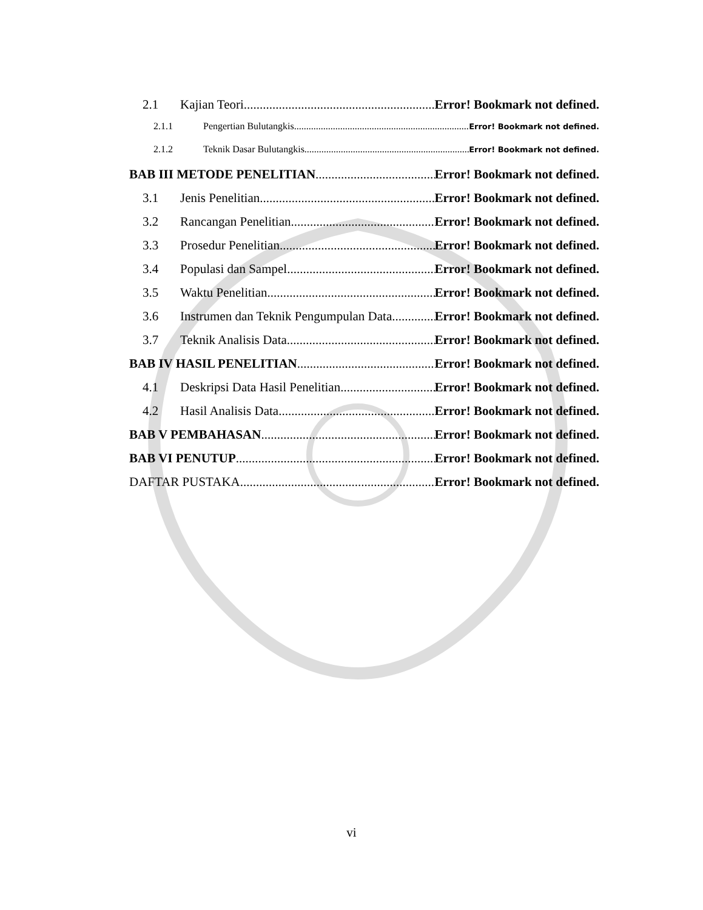2.1 Kajian Teori Error! Bookmark not defined.
2.1.1 Pengertian Bulutangkis Error! Bookmark not defined.
2.1.2 Teknik Dasar Bulutangkis Error! Bookmark not defined.
BAB III METODE PENELITIAN Error! Bookmark not defined.
3.1 Jenis Penelitian Error! Bookmark not defined.
3.2 Rancangan Penelitian Error! Bookmark not defined.
3.3 Prosedur Penelitian Error! Bookmark not defined.
3.4 Populasi dan Sampel Error! Bookmark not defined.
3.5 Waktu Penelitian Error! Bookmark not defined.
3.6 Instrumen dan Teknik Pengumpulan Data Error! Bookmark not defined.
3.7 Teknik Analisis Data Error! Bookmark not defined.
BAB IV HASIL PENELITIAN Error! Bookmark not defined.
4.1 Deskripsi Data Hasil Penelitian Error! Bookmark not defined.
4.2 Hasil Analisis Data Error! Bookmark not defined.
BAB V PEMBAHASAN Error! Bookmark not defined.
BAB VI PENUTUP Error! Bookmark not defined.
DAFTAR PUSTAKA Error! Bookmark not defined.
vi